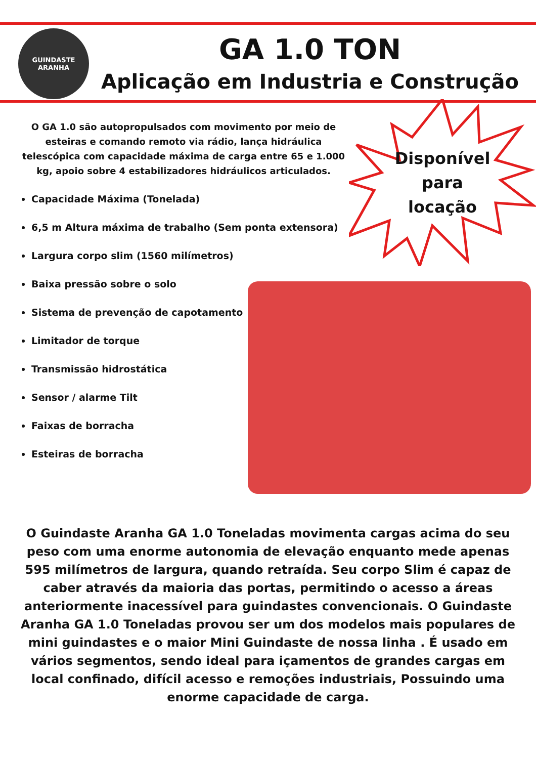GUINDASTE
ARANHA
GA 1.0 TON
Aplicação em Industria e Construção
O GA 1.0 são autopropulsados com movimento por meio de esteiras e comando remoto via rádio, lança hidráulica telescópica com capacidade máxima de carga entre 65 e 1.000 kg, apoio sobre 4 estabilizadores hidráulicos articulados.
Capacidade Máxima (Tonelada)
6,5 m Altura máxima de trabalho (Sem ponta extensora)
Largura corpo slim (1560 milímetros)
Baixa pressão sobre o solo
Sistema de prevenção de capotamento
Limitador de torque
Transmissão hidrostática
Sensor / alarme Tilt
Faixas de borracha
Esteiras de borracha
Disponível
para
locação
O Guindaste Aranha GA 1.0 Toneladas movimenta cargas acima do seu peso com uma enorme autonomia de elevação enquanto mede apenas 595 milímetros de largura, quando retraída. Seu corpo Slim é capaz de caber através da maioria das portas, permitindo o acesso a áreas anteriormente inacessível para guindastes convencionais. O Guindaste Aranha GA 1.0 Toneladas provou ser um dos modelos mais populares de mini guindastes e o maior Mini Guindaste de nossa linha . É usado em vários segmentos, sendo ideal para içamentos de grandes cargas em local confinado, difícil acesso e remoções industriais, Possuindo uma enorme capacidade de carga.